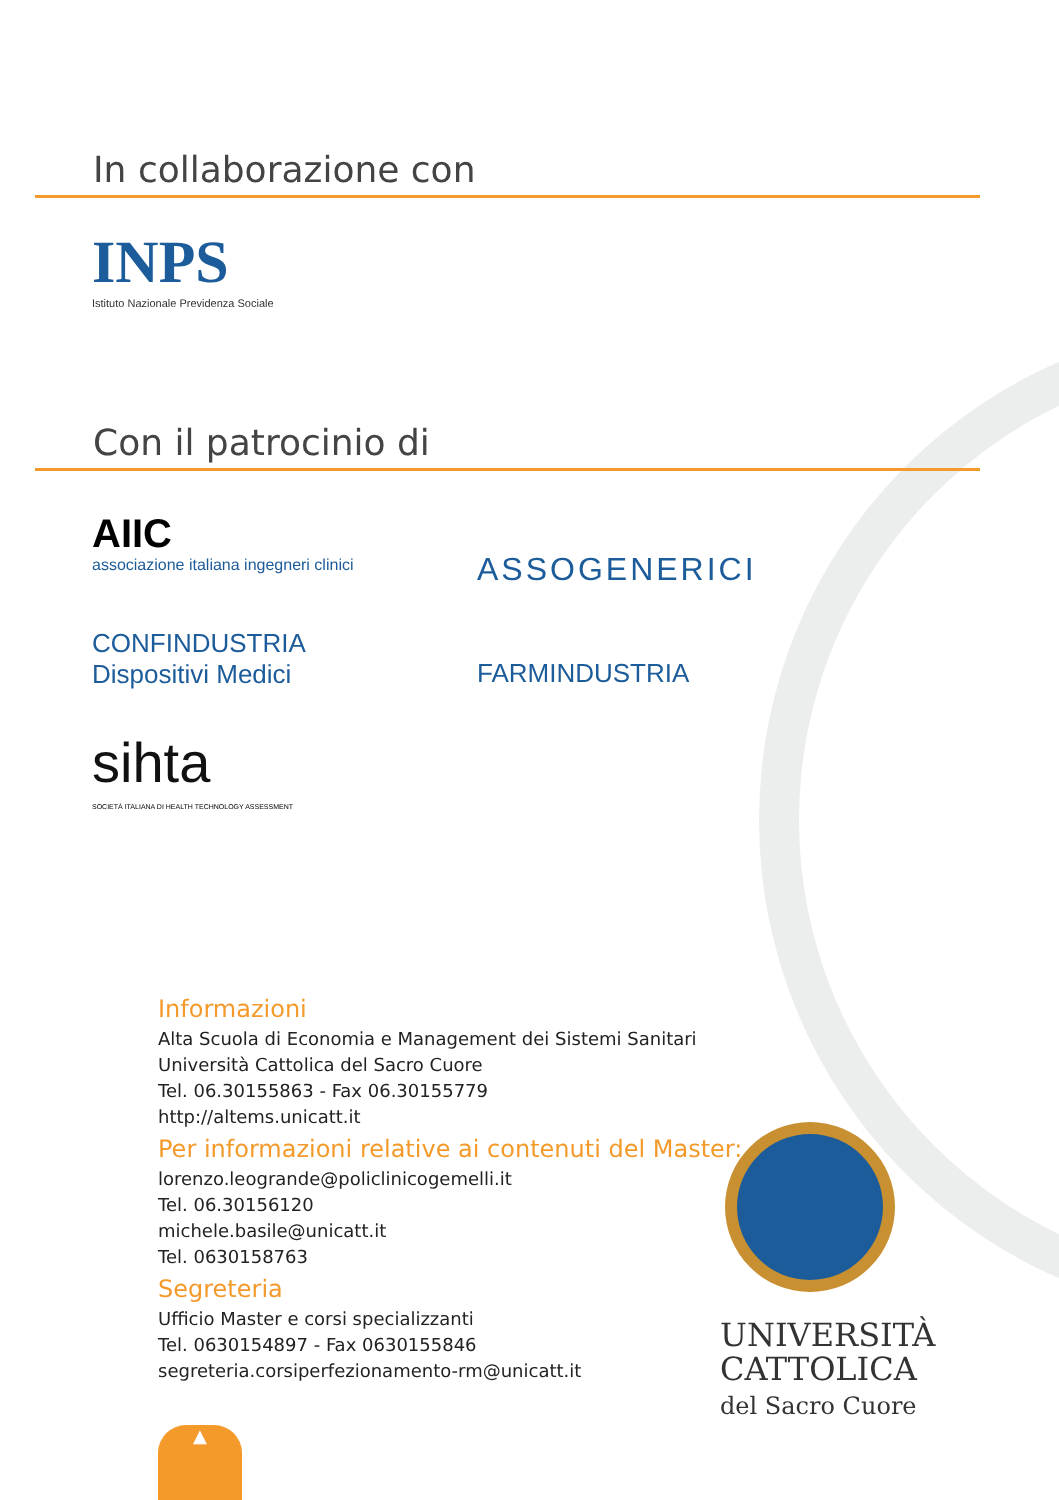In collaborazione con
INPS
Istituto Nazionale Previdenza Sociale
Con il patrocinio di
AIIC
associazione italiana ingegneri clinici
ASSOGENERICI
CONFINDUSTRIA
Dispositivi Medici
FARMINDUSTRIA
sihta
SOCIETÀ ITALIANA DI HEALTH TECHNOLOGY ASSESSMENT
Informazioni
Alta Scuola di Economia e Management dei Sistemi Sanitari
Università Cattolica del Sacro Cuore
Tel. 06.30155863 - Fax 06.30155779
http://altems.unicatt.it
Per informazioni relative ai contenuti del Master:
lorenzo.leogrande@policlinicogemelli.it
Tel. 06.30156120
michele.basile@unicatt.it
Tel. 0630158763
Segreteria
Ufficio Master e corsi specializzanti
Tel. 0630154897 - Fax 0630155846
segreteria.corsiperfezionamento-rm@unicatt.it
UNIVERSITÀ
CATTOLICA
del Sacro Cuore
▲